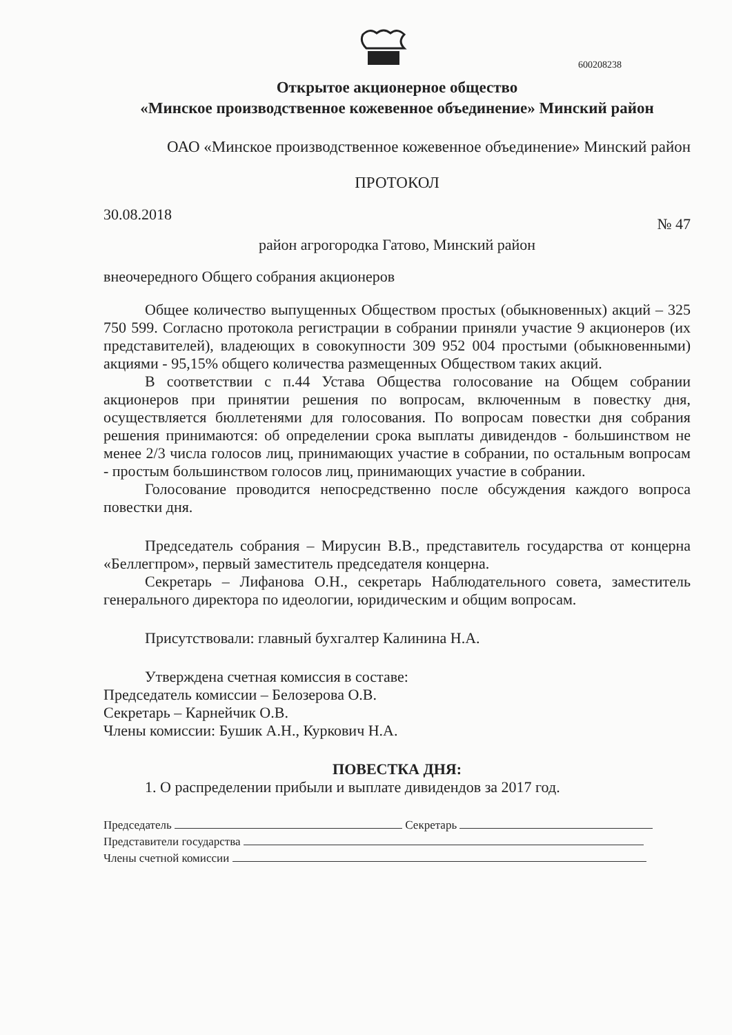600208238
Открытое акционерное общество
«Минское производственное кожевенное объединение» Минский район
ОАО «Минское производственное кожевенное объединение» Минский район
ПРОТОКОЛ
30.08.2018 № 47
район агрогородка Гатово, Минский район
внеочередного Общего собрания акционеров
Общее количество выпущенных Обществом простых (обыкновенных) акций – 325 750 599. Согласно протокола регистрации в собрании приняли участие 9 акционеров (их представителей), владеющих в совокупности 309 952 004 простыми (обыкновенными) акциями - 95,15% общего количества размещенных Обществом таких акций.
В соответствии с п.44 Устава Общества голосование на Общем собрании акционеров при принятии решения по вопросам, включенным в повестку дня, осуществляется бюллетенями для голосования. По вопросам повестки дня собрания решения принимаются: об определении срока выплаты дивидендов - большинством не менее 2/3 числа голосов лиц, принимающих участие в собрании, по остальным вопросам - простым большинством голосов лиц, принимающих участие в собрании.
Голосование проводится непосредственно после обсуждения каждого вопроса повестки дня.
Председатель собрания – Мирусин В.В., представитель государства от концерна «Беллегпром», первый заместитель председателя концерна.
Секретарь – Лифанова О.Н., секретарь Наблюдательного совета, заместитель генерального директора по идеологии, юридическим и общим вопросам.
Присутствовали: главный бухгалтер Калинина Н.А.
Утверждена счетная комиссия в составе:
Председатель комиссии – Белозерова О.В.
Секретарь – Карнейчик О.В.
Члены комиссии: Бушик А.Н., Куркович Н.А.
ПОВЕСТКА ДНЯ:
1. О распределении прибыли и выплате дивидендов за 2017 год.
Председатель Секретарь
Представители государства
Члены счетной комиссии